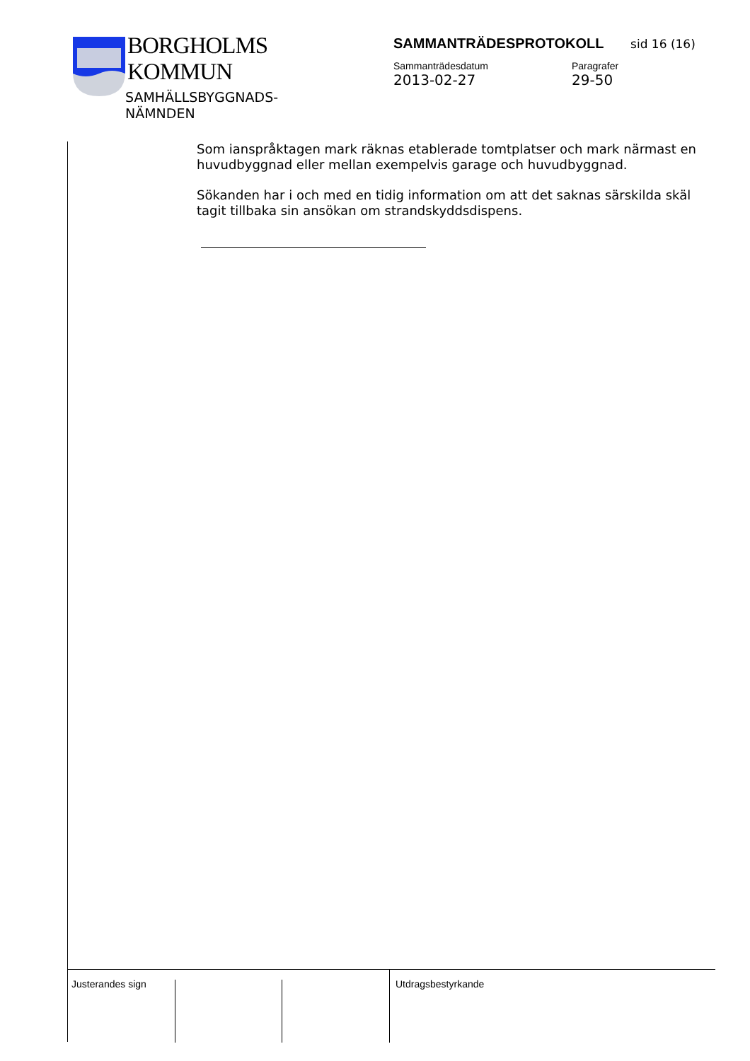BORGHOLMS
KOMMUN
SAMHÄLLSBYGGNADS-
NÄMNDEN
SAMMANTRÄDESPROTOKOLL sid 16 (16)
Sammanträdesdatum
2013-02-27
Paragrafer
29-50
Som ianspråktagen mark räknas etablerade tomtplatser och mark närmast en huvudbyggnad eller mellan exempelvis garage och huvudbyggnad.
Sökanden har i och med en tidig information om att det saknas särskilda skäl tagit tillbaka sin ansökan om strandskyddsdispens.
Justerandes sign Utdragsbestyrkande